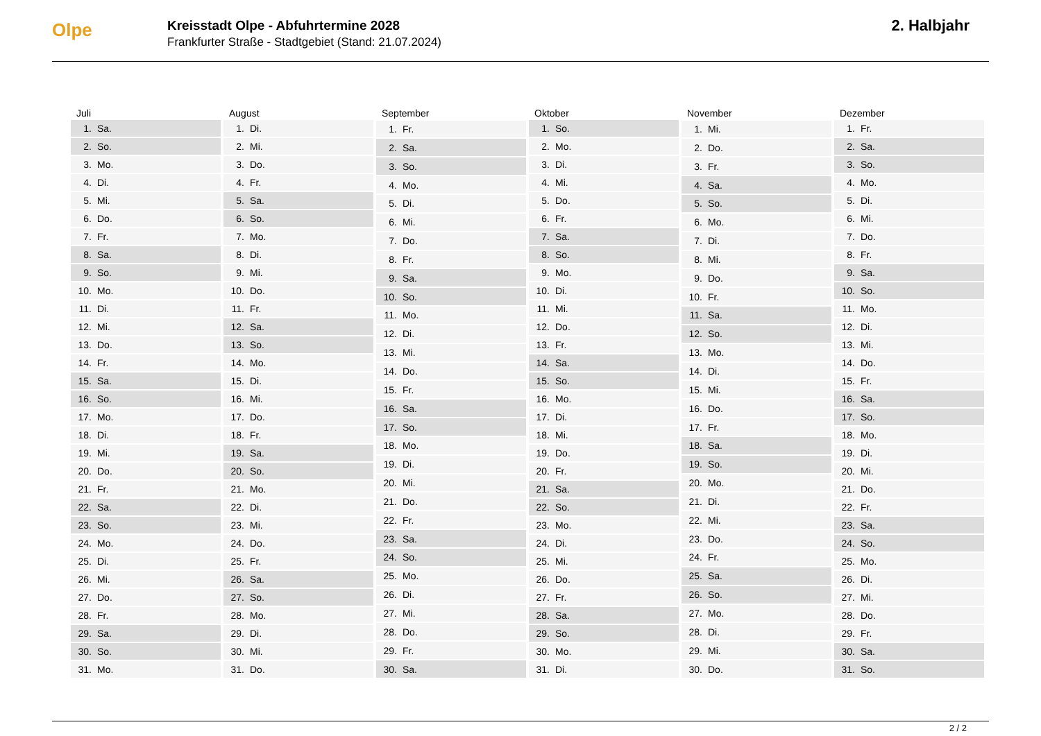Olpe
Kreisstadt Olpe - Abfuhrtermine 2028
Frankfurter Straße - Stadtgebiet (Stand: 21.07.2024)
2. Halbjahr
| Juli |
| --- |
| 1. Sa. |
| 2. So. |
| 3. Mo. |
| 4. Di. |
| 5. Mi. |
| 6. Do. |
| 7. Fr. |
| 8. Sa. |
| 9. So. |
| 10. Mo. |
| 11. Di. |
| 12. Mi. |
| 13. Do. |
| 14. Fr. |
| 15. Sa. |
| 16. So. |
| 17. Mo. |
| 18. Di. |
| 19. Mi. |
| 20. Do. |
| 21. Fr. |
| 22. Sa. |
| 23. So. |
| 24. Mo. |
| 25. Di. |
| 26. Mi. |
| 27. Do. |
| 28. Fr. |
| 29. Sa. |
| 30. So. |
| 31. Mo. |
| August |
| --- |
| 1. Di. |
| 2. Mi. |
| 3. Do. |
| 4. Fr. |
| 5. Sa. |
| 6. So. |
| 7. Mo. |
| 8. Di. |
| 9. Mi. |
| 10. Do. |
| 11. Fr. |
| 12. Sa. |
| 13. So. |
| 14. Mo. |
| 15. Di. |
| 16. Mi. |
| 17. Do. |
| 18. Fr. |
| 19. Sa. |
| 20. So. |
| 21. Mo. |
| 22. Di. |
| 23. Mi. |
| 24. Do. |
| 25. Fr. |
| 26. Sa. |
| 27. So. |
| 28. Mo. |
| 29. Di. |
| 30. Mi. |
| 31. Do. |
| September |
| --- |
| 1. Fr. |
| 2. Sa. |
| 3. So. |
| 4. Mo. |
| 5. Di. |
| 6. Mi. |
| 7. Do. |
| 8. Fr. |
| 9. Sa. |
| 10. So. |
| 11. Mo. |
| 12. Di. |
| 13. Mi. |
| 14. Do. |
| 15. Fr. |
| 16. Sa. |
| 17. So. |
| 18. Mo. |
| 19. Di. |
| 20. Mi. |
| 21. Do. |
| 22. Fr. |
| 23. Sa. |
| 24. So. |
| 25. Mo. |
| 26. Di. |
| 27. Mi. |
| 28. Do. |
| 29. Fr. |
| 30. Sa. |
| Oktober |
| --- |
| 1. So. |
| 2. Mo. |
| 3. Di. |
| 4. Mi. |
| 5. Do. |
| 6. Fr. |
| 7. Sa. |
| 8. So. |
| 9. Mo. |
| 10. Di. |
| 11. Mi. |
| 12. Do. |
| 13. Fr. |
| 14. Sa. |
| 15. So. |
| 16. Mo. |
| 17. Di. |
| 18. Mi. |
| 19. Do. |
| 20. Fr. |
| 21. Sa. |
| 22. So. |
| 23. Mo. |
| 24. Di. |
| 25. Mi. |
| 26. Do. |
| 27. Fr. |
| 28. Sa. |
| 29. So. |
| 30. Mo. |
| 31. Di. |
| November |
| --- |
| 1. Mi. |
| 2. Do. |
| 3. Fr. |
| 4. Sa. |
| 5. So. |
| 6. Mo. |
| 7. Di. |
| 8. Mi. |
| 9. Do. |
| 10. Fr. |
| 11. Sa. |
| 12. So. |
| 13. Mo. |
| 14. Di. |
| 15. Mi. |
| 16. Do. |
| 17. Fr. |
| 18. Sa. |
| 19. So. |
| 20. Mo. |
| 21. Di. |
| 22. Mi. |
| 23. Do. |
| 24. Fr. |
| 25. Sa. |
| 26. So. |
| 27. Mo. |
| 28. Di. |
| 29. Mi. |
| 30. Do. |
| Dezember |
| --- |
| 1. Fr. |
| 2. Sa. |
| 3. So. |
| 4. Mo. |
| 5. Di. |
| 6. Mi. |
| 7. Do. |
| 8. Fr. |
| 9. Sa. |
| 10. So. |
| 11. Mo. |
| 12. Di. |
| 13. Mi. |
| 14. Do. |
| 15. Fr. |
| 16. Sa. |
| 17. So. |
| 18. Mo. |
| 19. Di. |
| 20. Mi. |
| 21. Do. |
| 22. Fr. |
| 23. Sa. |
| 24. So. |
| 25. Mo. |
| 26. Di. |
| 27. Mi. |
| 28. Do. |
| 29. Fr. |
| 30. Sa. |
| 31. So. |
2 / 2